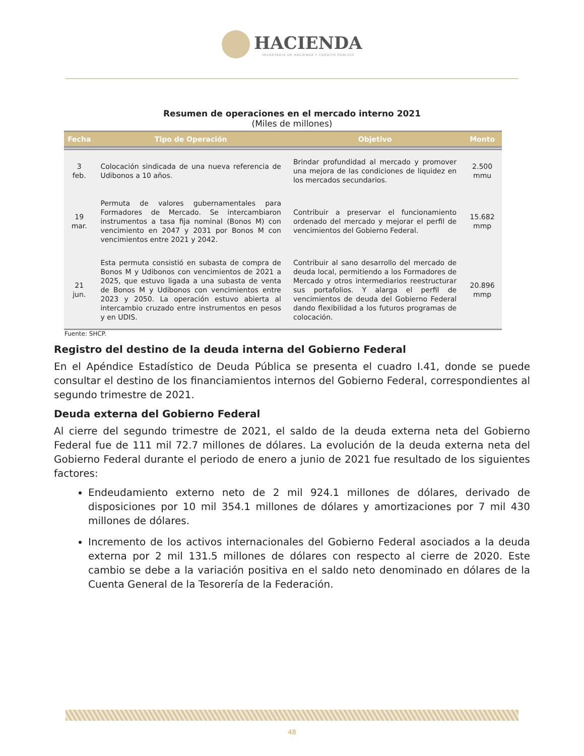HACIENDA
SECRETARÍA DE HACIENDA Y CRÉDITO PÚBLICO
Resumen de operaciones en el mercado interno 2021
(Miles de millones)
| Fecha | Tipo de Operación | Objetivo | Monto |
| --- | --- | --- | --- |
| 3 feb. | Colocación sindicada de una nueva referencia de Udibonos a 10 años. | Brindar profundidad al mercado y promover una mejora de las condiciones de liquidez en los mercados secundarios. | 2.500 mmu |
| 19 mar. | Permuta de valores gubernamentales para Formadores de Mercado. Se intercambiaron instrumentos a tasa fija nominal (Bonos M) con vencimiento en 2047 y 2031 por Bonos M con vencimientos entre 2021 y 2042. | Contribuir a preservar el funcionamiento ordenado del mercado y mejorar el perfil de vencimientos del Gobierno Federal. | 15.682 mmp |
| 21 jun. | Esta permuta consistió en subasta de compra de Bonos M y Udibonos con vencimientos de 2021 a 2025, que estuvo ligada a una subasta de venta de Bonos M y Udibonos con vencimientos entre 2023 y 2050. La operación estuvo abierta al intercambio cruzado entre instrumentos en pesos y en UDIS. | Contribuir al sano desarrollo del mercado de deuda local, permitiendo a los Formadores de Mercado y otros intermediarios reestructurar sus portafolios. Y alarga el perfil de vencimientos de deuda del Gobierno Federal dando flexibilidad a los futuros programas de colocación. | 20.896 mmp |
Fuente: SHCP.
Registro del destino de la deuda interna del Gobierno Federal
En el Apéndice Estadístico de Deuda Pública se presenta el cuadro I.41, donde se puede consultar el destino de los financiamientos internos del Gobierno Federal, correspondientes al segundo trimestre de 2021.
Deuda externa del Gobierno Federal
Al cierre del segundo trimestre de 2021, el saldo de la deuda externa neta del Gobierno Federal fue de 111 mil 72.7 millones de dólares. La evolución de la deuda externa neta del Gobierno Federal durante el periodo de enero a junio de 2021 fue resultado de los siguientes factores:
Endeudamiento externo neto de 2 mil 924.1 millones de dólares, derivado de disposiciones por 10 mil 354.1 millones de dólares y amortizaciones por 7 mil 430 millones de dólares.
Incremento de los activos internacionales del Gobierno Federal asociados a la deuda externa por 2 mil 131.5 millones de dólares con respecto al cierre de 2020. Este cambio se debe a la variación positiva en el saldo neto denominado en dólares de la Cuenta General de la Tesorería de la Federación.
48